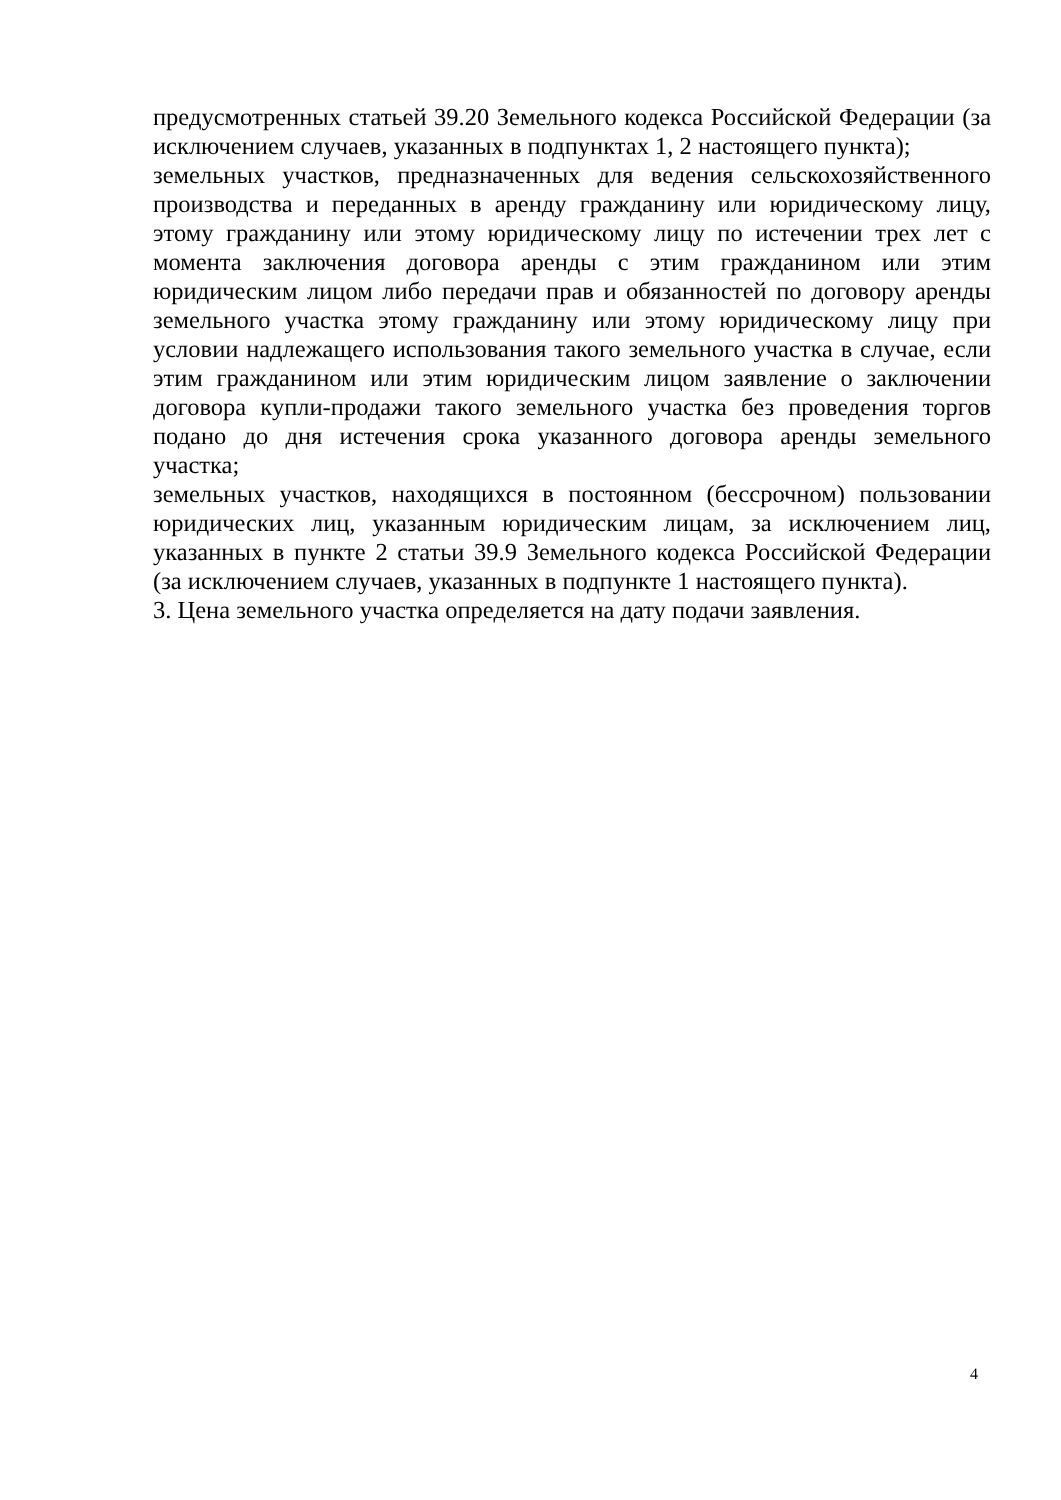предусмотренных статьей 39.20 Земельного кодекса Российской Федерации (за исключением случаев, указанных в подпунктах 1, 2 настоящего пункта);
земельных участков, предназначенных для ведения сельскохозяйственного производства и переданных в аренду гражданину или юридическому лицу, этому гражданину или этому юридическому лицу по истечении трех лет с момента заключения договора аренды с этим гражданином или этим юридическим лицом либо передачи прав и обязанностей по договору аренды земельного участка этому гражданину или этому юридическому лицу при условии надлежащего использования такого земельного участка в случае, если этим гражданином или этим юридическим лицом заявление о заключении договора купли-продажи такого земельного участка без проведения торгов подано до дня истечения срока указанного договора аренды земельного участка;
земельных участков, находящихся в постоянном (бессрочном) пользовании юридических лиц, указанным юридическим лицам, за исключением лиц, указанных в пункте 2 статьи 39.9 Земельного кодекса Российской Федерации (за исключением случаев, указанных в подпункте 1 настоящего пункта).
3. Цена земельного участка определяется на дату подачи заявления.
4